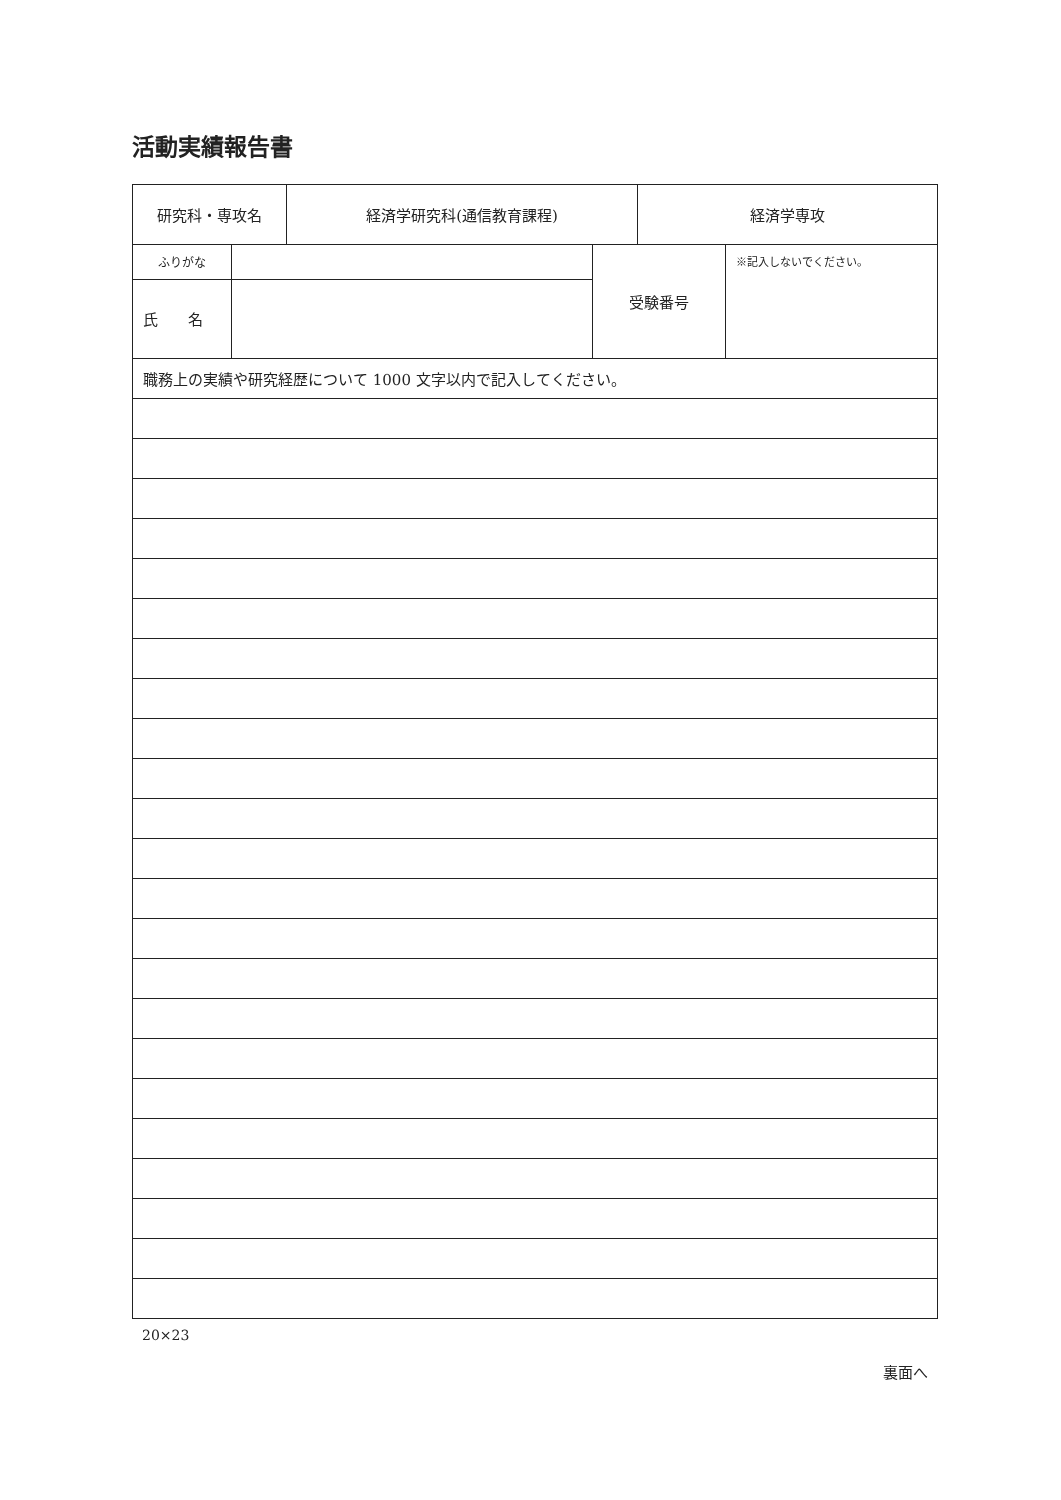活動実績報告書
| 研究科・専攻名 | 経済学研究科(通信教育課程) | 経済学専攻 |
| ふりがな | | 受験番号 | ※記入しないでください。 |
| 氏 名 | | | |
| 職務上の実績や研究経歴について 1000 文字以内で記入してください。 |
20×23
裏面へ